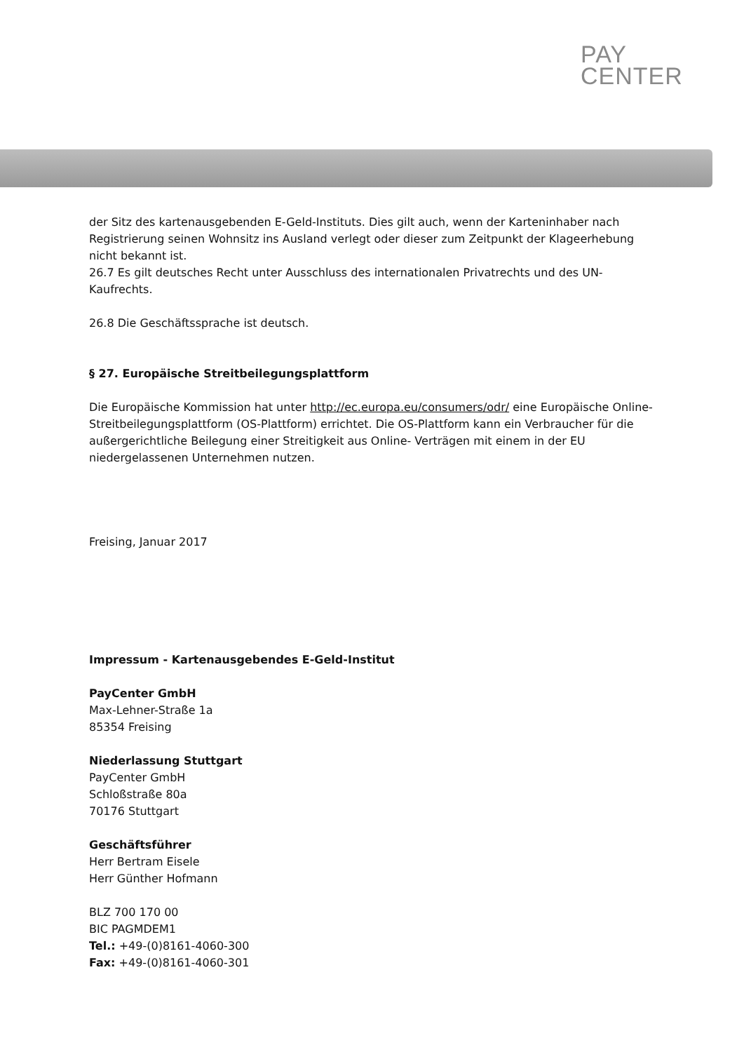PAY
CENTER
der Sitz des kartenausgebenden E-Geld-Instituts. Dies gilt auch, wenn der Karteninhaber nach Registrierung seinen Wohnsitz ins Ausland verlegt oder dieser zum Zeitpunkt der Klageerhebung nicht bekannt ist.
26.7 Es gilt deutsches Recht unter Ausschluss des internationalen Privatrechts und des UN-Kaufrechts.
26.8 Die Geschäftssprache ist deutsch.
§ 27. Europäische Streitbeilegungsplattform
Die Europäische Kommission hat unter http://ec.europa.eu/consumers/odr/ eine Europäische Online-Streitbeilegungsplattform (OS-Plattform) errichtet. Die OS-Plattform kann ein Verbraucher für die außergerichtliche Beilegung einer Streitigkeit aus Online- Verträgen mit einem in der EU niedergelassenen Unternehmen nutzen.
Freising, Januar 2017
Impressum - Kartenausgebendes E-Geld-Institut
PayCenter GmbH
Max-Lehner-Straße 1a
85354 Freising
Niederlassung Stuttgart
PayCenter GmbH
Schloßstraße 80a
70176 Stuttgart
Geschäftsführer
Herr Bertram Eisele
Herr Günther Hofmann
BLZ 700 170 00
BIC PAGMDEM1
Tel.: +49-(0)8161-4060-300
Fax: +49-(0)8161-4060-301